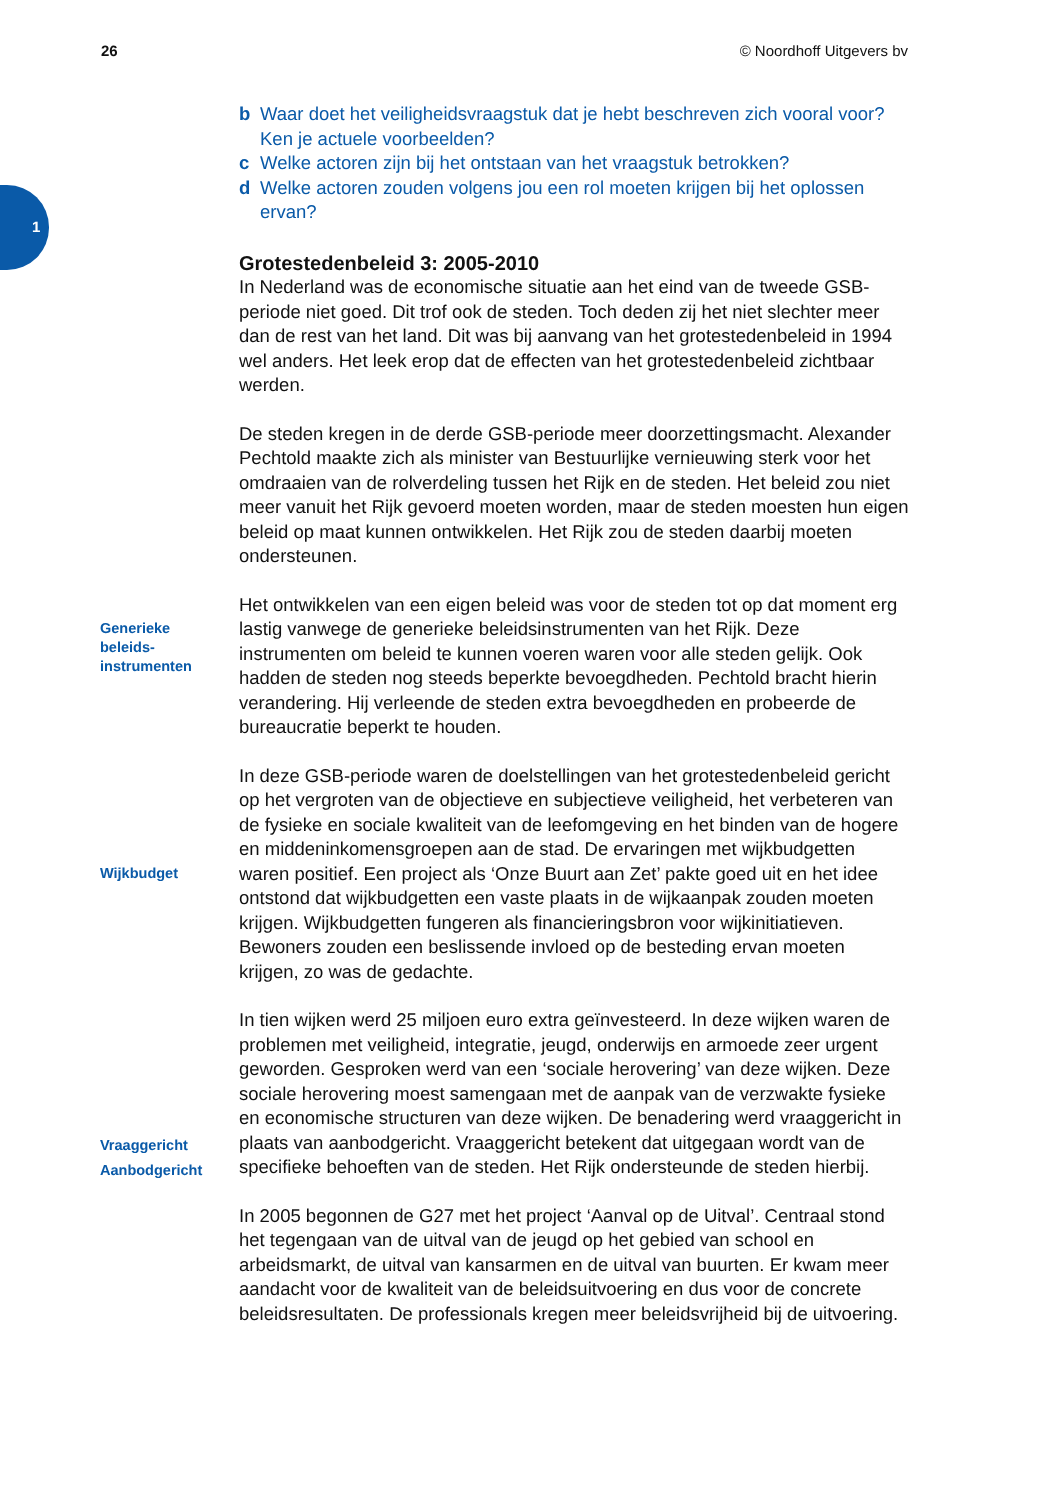1
26 © Noordhoff Uitgevers bv
b Waar doet het veiligheidsvraagstuk dat je hebt beschreven zich vooral voor? Ken je actuele voorbeelden?
c Welke actoren zijn bij het ontstaan van het vraagstuk betrokken?
d Welke actoren zouden volgens jou een rol moeten krijgen bij het oplossen ervan?
Grotestedenbeleid 3: 2005-2010
In Nederland was de economische situatie aan het eind van de tweede GSB-periode niet goed. Dit trof ook de steden. Toch deden zij het niet slechter meer dan de rest van het land. Dit was bij aanvang van het grotestedenbeleid in 1994 wel anders. Het leek erop dat de effecten van het grotestedenbeleid zichtbaar werden.
De steden kregen in de derde GSB-periode meer doorzettingsmacht. Alexander Pechtold maakte zich als minister van Bestuurlijke vernieuwing sterk voor het omdraaien van de rolverdeling tussen het Rijk en de steden. Het beleid zou niet meer vanuit het Rijk gevoerd moeten worden, maar de steden moesten hun eigen beleid op maat kunnen ontwikkelen. Het Rijk zou de steden daarbij moeten ondersteunen.
Generieke
beleids-
instrumenten
Het ontwikkelen van een eigen beleid was voor de steden tot op dat moment erg lastig vanwege de generieke beleidsinstrumenten van het Rijk. Deze instrumenten om beleid te kunnen voeren waren voor alle steden gelijk. Ook hadden de steden nog steeds beperkte bevoegdheden. Pechtold bracht hierin verandering. Hij verleende de steden extra bevoegdheden en probeerde de bureaucratie beperkt te houden.
Wijkbudget
In deze GSB-periode waren de doelstellingen van het grotestedenbeleid gericht op het vergroten van de objectieve en subjectieve veiligheid, het verbeteren van de fysieke en sociale kwaliteit van de leefomgeving en het binden van de hogere en middeninkomensgroepen aan de stad. De ervaringen met wijkbudgetten waren positief. Een project als ‘Onze Buurt aan Zet’ pakte goed uit en het idee ontstond dat wijkbudgetten een vaste plaats in de wijkaanpak zouden moeten krijgen. Wijkbudgetten fungeren als financieringsbron voor wijkinitiatieven. Bewoners zouden een beslissende invloed op de besteding ervan moeten krijgen, zo was de gedachte.
Vraaggericht
Aanbodgericht
In tien wijken werd 25 miljoen euro extra geïnvesteerd. In deze wijken waren de problemen met veiligheid, integratie, jeugd, onderwijs en armoede zeer urgent geworden. Gesproken werd van een ‘sociale herovering’ van deze wijken. Deze sociale herovering moest samengaan met de aanpak van de verzwakte fysieke en economische structuren van deze wijken. De benadering werd vraaggericht in plaats van aanbodgericht. Vraaggericht betekent dat uitgegaan wordt van de specifieke behoeften van de steden. Het Rijk ondersteunde de steden hierbij.
In 2005 begonnen de G27 met het project ‘Aanval op de Uitval’. Centraal stond het tegengaan van de uitval van de jeugd op het gebied van school en arbeidsmarkt, de uitval van kansarmen en de uitval van buurten. Er kwam meer aandacht voor de kwaliteit van de beleidsuitvoering en dus voor de concrete beleidsresultaten. De professionals kregen meer beleidsvrijheid bij de uitvoering.